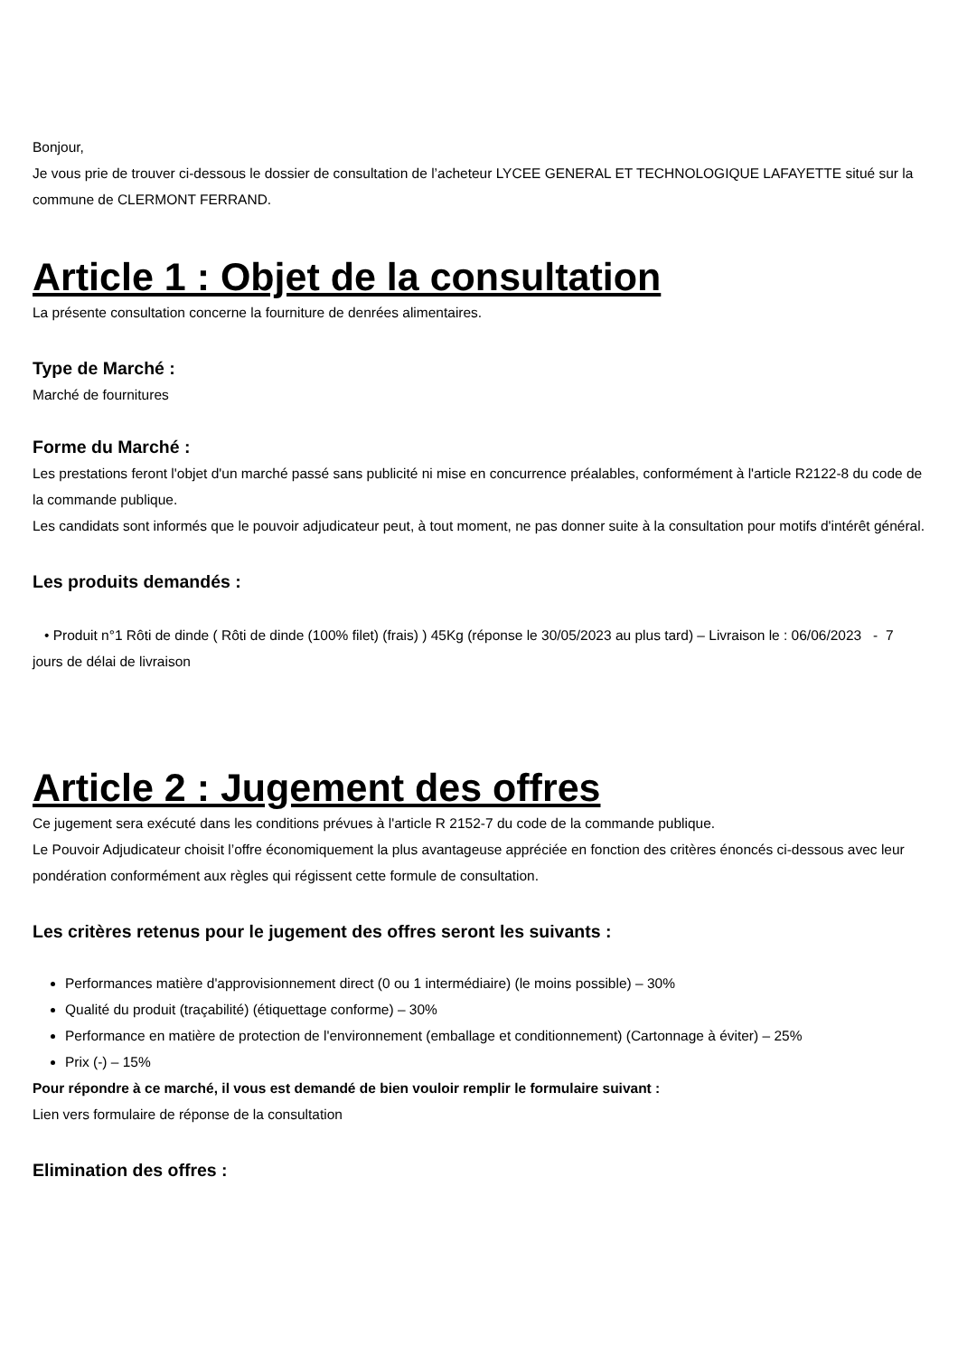Bonjour,
Je vous prie de trouver ci-dessous le dossier de consultation de l’acheteur LYCEE GENERAL ET TECHNOLOGIQUE LAFAYETTE situé sur la commune de CLERMONT FERRAND.
Article 1 : Objet de la consultation
La présente consultation concerne la fourniture de denrées alimentaires.
Type de Marché :
Marché de fournitures
Forme du Marché :
Les prestations feront l'objet d'un marché passé sans publicité ni mise en concurrence préalables, conformément à l'article R2122-8 du code de la commande publique.
Les candidats sont informés que le pouvoir adjudicateur peut, à tout moment, ne pas donner suite à la consultation pour motifs d'intérêt général.
Les produits demandés :
• Produit n°1 Rôti de dinde ( Rôti de dinde (100% filet) (frais) ) 45Kg (réponse le 30/05/2023 au plus tard) – Livraison le : 06/06/2023 - 7 jours de délai de livraison
Article 2 : Jugement des offres
Ce jugement sera exécuté dans les conditions prévues à l'article R 2152-7 du code de la commande publique.
Le Pouvoir Adjudicateur choisit l’offre économiquement la plus avantageuse appréciée en fonction des critères énoncés ci-dessous avec leur pondération conformément aux règles qui régissent cette formule de consultation.
Les critères retenus pour le jugement des offres seront les suivants :
Performances matière d'approvisionnement direct (0 ou 1 intermédiaire) (le moins possible) – 30%
Qualité du produit (traçabilité) (étiquettage conforme) – 30%
Performance en matière de protection de l'environnement (emballage et conditionnement) (Cartonnage à éviter) – 25%
Prix (-) – 15%
Pour répondre à ce marché, il vous est demandé de bien vouloir remplir le formulaire suivant :
Lien vers formulaire de réponse de la consultation
Elimination des offres :